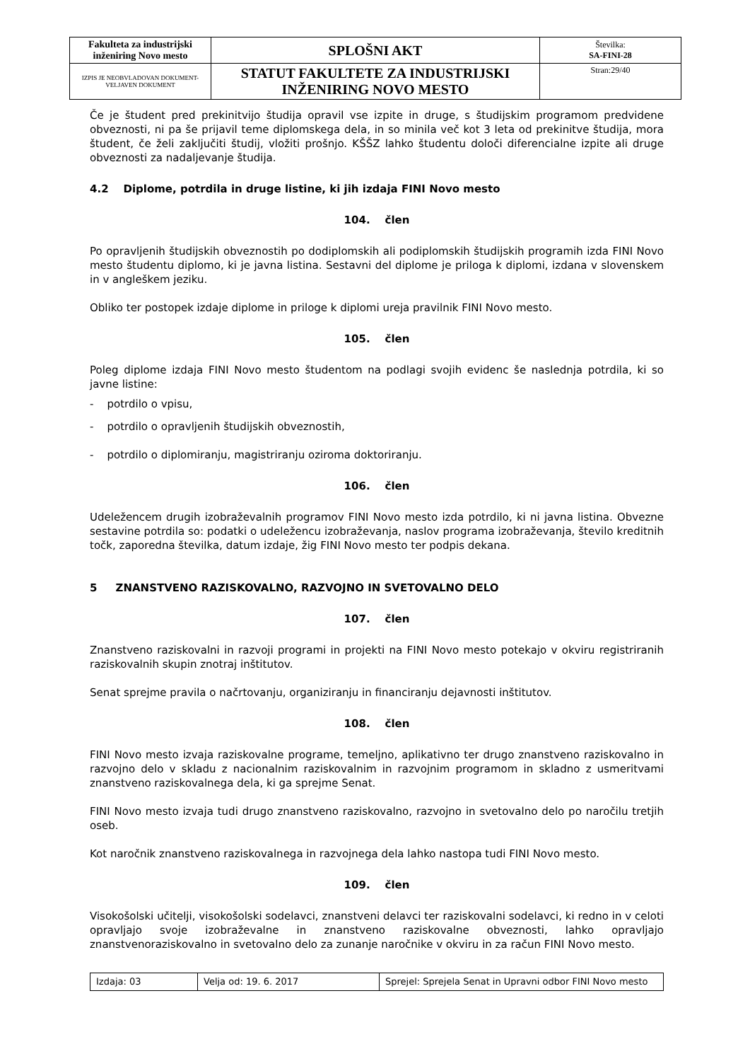| Fakulteta za industrijski inženiring Novo mesto | SPLOŠNI AKT | Številka: SA-FINI-28 |
| IZPIS JE NEOBVLADOVAN DOKUMENT-VELJAVEN DOKUMENT | STATUT FAKULTETE ZA INDUSTRIJSKI INŽENIRING NOVO MESTO | Stran:29/40 |
Če je študent pred prekinitvijo študija opravil vse izpite in druge, s študijskim programom predvidene obveznosti, ni pa še prijavil teme diplomskega dela, in so minila več kot 3 leta od prekinitve študija, mora študent, če želi zaključiti študij, vložiti prošnjo. KŠŠZ lahko študentu določi diferencialne izpite ali druge obveznosti za nadaljevanje študija.
4.2 Diplome, potrdila in druge listine, ki jih izdaja FINI Novo mesto
104. člen
Po opravljenih študijskih obveznostih po dodiplomskih ali podiplomskih študijskih programih izda FINI Novo mesto študentu diplomo, ki je javna listina. Sestavni del diplome je priloga k diplomi, izdana v slovenskem in v angleškem jeziku.
Obliko ter postopek izdaje diplome in priloge k diplomi ureja pravilnik FINI Novo mesto.
105. člen
Poleg diplome izdaja FINI Novo mesto študentom na podlagi svojih evidenc še naslednja potrdila, ki so javne listine:
- potrdilo o vpisu,
- potrdilo o opravljenih študijskih obveznostih,
- potrdilo o diplomiranju, magistriranju oziroma doktoriranju.
106. člen
Udeležencem drugih izobraževalnih programov FINI Novo mesto izda potrdilo, ki ni javna listina. Obvezne sestavine potrdila so: podatki o udeležencu izobraževanja, naslov programa izobraževanja, število kreditnih točk, zaporedna številka, datum izdaje, žig FINI Novo mesto ter podpis dekana.
5 ZNANSTVENO RAZISKOVALNO, RAZVOJNO IN SVETOVALNO DELO
107. člen
Znanstveno raziskovalni in razvoji programi in projekti na FINI Novo mesto potekajo v okviru registriranih raziskovalnih skupin znotraj inštitutov.
Senat sprejme pravila o načrtovanju, organiziranju in financiranju dejavnosti inštitutov.
108. člen
FINI Novo mesto izvaja raziskovalne programe, temeljno, aplikativno ter drugo znanstveno raziskovalno in razvojno delo v skladu z nacionalnim raziskovalnim in razvojnim programom in skladno z usmeritvami znanstveno raziskovalnega dela, ki ga sprejme Senat.
FINI Novo mesto izvaja tudi drugo znanstveno raziskovalno, razvojno in svetovalno delo po naročilu tretjih oseb.
Kot naročnik znanstveno raziskovalnega in razvojnega dela lahko nastopa tudi FINI Novo mesto.
109. člen
Visokošolski učitelji, visokošolski sodelavci, znanstveni delavci ter raziskovalni sodelavci, ki redno in v celoti opravljajo svoje izobraževalne in znanstveno raziskovalne obveznosti, lahko opravljajo znanstvenoraziskovalno in svetovalno delo za zunanje naročnike v okviru in za račun FINI Novo mesto.
| Izdaja: 03 | Velja od: 19. 6. 2017 | Sprejel: Sprejela Senat in Upravni odbor FINI Novo mesto |